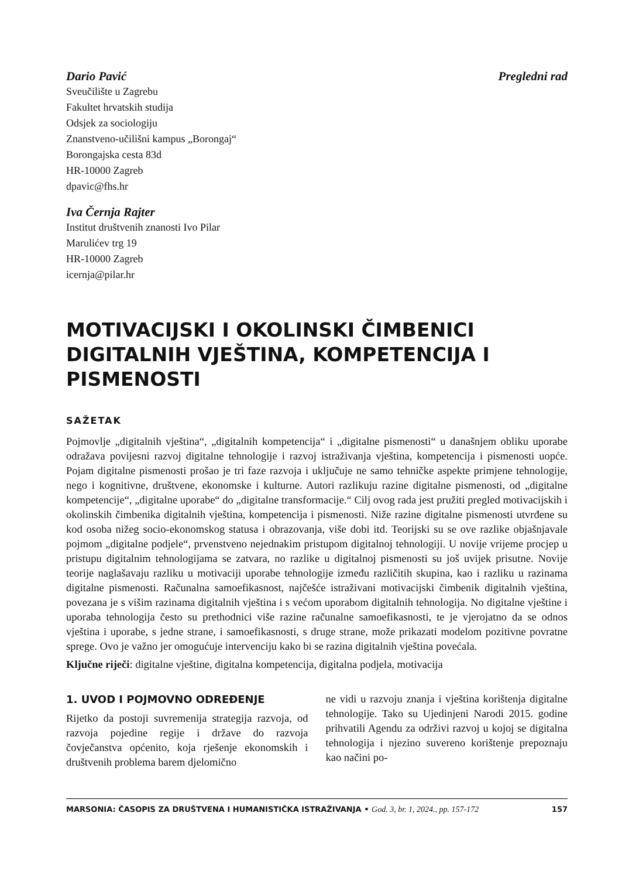Dario Pavić Pregledni rad
Sveučilište u Zagrebu
Fakultet hrvatskih studija
Odsjek za sociologiju
Znanstveno-učilišni kampus „Borongaj“
Borongajska cesta 83d
HR-10000 Zagreb
dpavic@fhs.hr
Iva Černja Rajter
Institut društvenih znanosti Ivo Pilar
Marulićev trg 19
HR-10000 Zagreb
icernja@pilar.hr
MOTIVACIJSKI I OKOLINSKI ČIMBENICI DIGITALNIH VJEŠTINA, KOMPETENCIJA I PISMENOSTI
SAŽETAK
Pojmovlje „digitalnih vještina“, „digitalnih kompetencija“ i „digitalne pismenosti“ u današnjem obliku uporabe odražava povijesni razvoj digitalne tehnologije i razvoj istraživanja vještina, kompetencija i pismenosti uopće. Pojam digitalne pismenosti prošao je tri faze razvoja i uključuje ne samo tehničke aspekte primjene tehnologije, nego i kognitivne, društvene, ekonomske i kulturne. Autori razlikuju razine digitalne pismenosti, od „digitalne kompetencije“, „digitalne uporabe“ do „digitalne transformacije.“ Cilj ovog rada jest pružiti pregled motivacijskih i okolinskih čimbenika digitalnih vještina, kompetencija i pismenosti. Niže razine digitalne pismenosti utvrđene su kod osoba nižeg socio-ekonomskog statusa i obrazovanja, više dobi itd. Teorijski su se ove razlike objašnjavale pojmom „digitalne podjele“, prvenstveno nejednakim pristupom digitalnoj tehnologiji. U novije vrijeme procjep u pristupu digitalnim tehnologijama se zatvara, no razlike u digitalnoj pismenosti su još uvijek prisutne. Novije teorije naglašavaju razliku u motivaciji uporabe tehnologije između različitih skupina, kao i razliku u razinama digitalne pismenosti. Računalna samoefikasnost, najčešće istraživani motivacijski čimbenik digitalnih vještina, povezana je s višim razinama digitalnih vještina i s većom uporabom digitalnih tehnologija. No digitalne vještine i uporaba tehnologija često su prethodnici više razine računalne samoefikasnosti, te je vjerojatno da se odnos vještina i uporabe, s jedne strane, i samoefikasnosti, s druge strane, može prikazati modelom pozitivne povratne sprege. Ovo je važno jer omogućuje intervenciju kako bi se razina digitalnih vještina povećala.
Ključne riječi: digitalne vještine, digitalna kompetencija, digitalna podjela, motivacija
1. UVOD I POJMOVNO ODREĐENJE
Rijetko da postoji suvremenija strategija razvoja, od razvoja pojedine regije i države do razvoja čovječanstva općenito, koja rješenje ekonomskih i društvenih problema barem djelomično
ne vidi u razvoju znanja i vještina korištenja digitalne tehnologije. Tako su Ujedinjeni Narodi 2015. godine prihvatili Agendu za održivi razvoj u kojoj se digitalna tehnologija i njezino suvereno korištenje prepoznaju kao načini po-
MARSONIA: ČASOPIS ZA DRUŠTVENA I HUMANISTIČKA ISTRAŽIVANJA • God. 3, br. 1, 2024., pp. 157-172 157